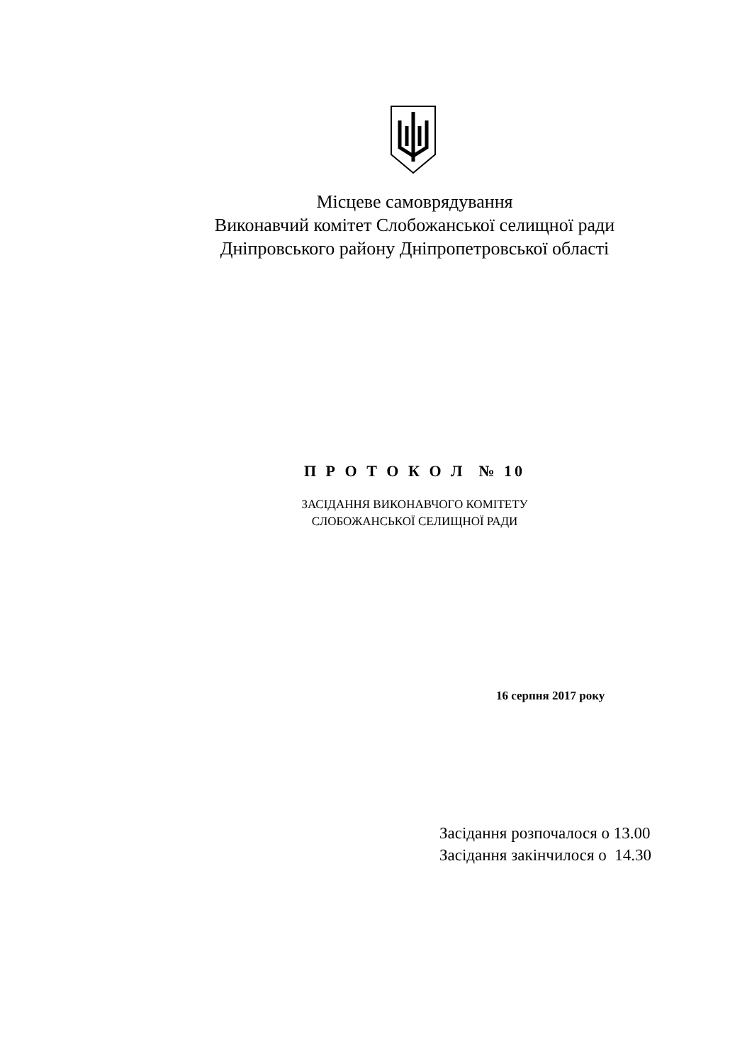Місцеве самоврядування
Виконавчий комітет Слобожанської селищної ради
Дніпровського району Дніпропетровської області
П Р О Т О К О Л № 10
ЗАСІДАННЯ ВИКОНАВЧОГО КОМІТЕТУ
СЛОБОЖАНСЬКОЇ СЕЛИЩНОЇ РАДИ
16 серпня 2017 року
Засідання розпочалося о 13.00
Засідання закінчилося о 14.30